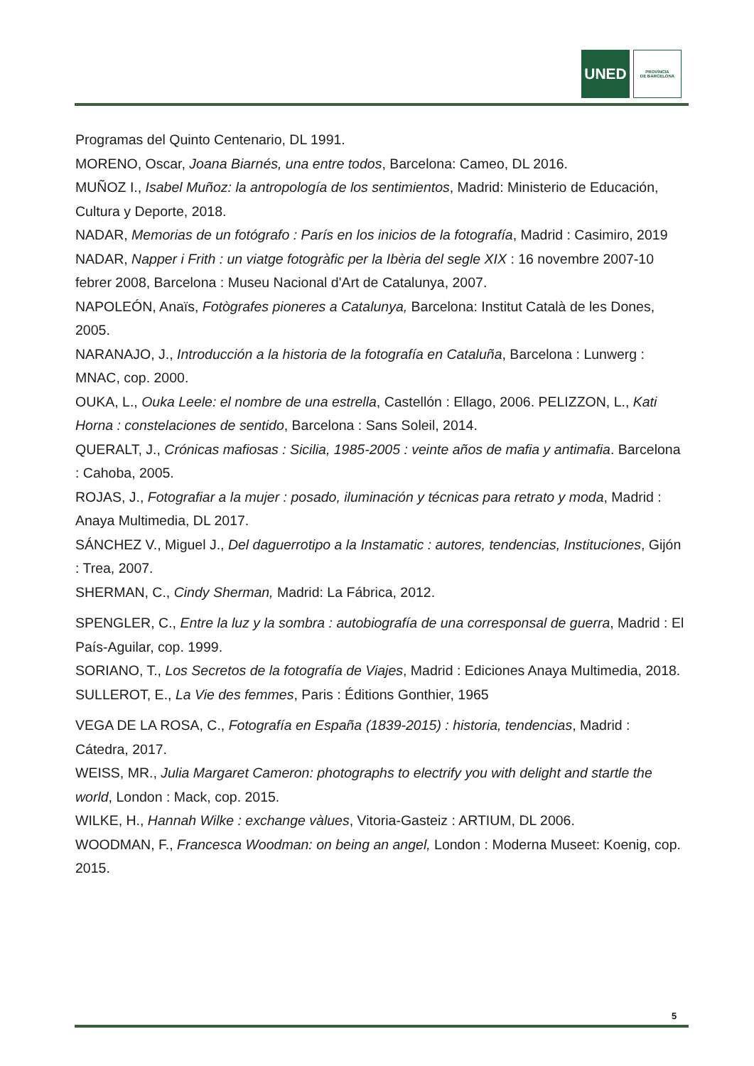UNED
PROVÍNCIA
DE BARCELONA
Programas del Quinto Centenario, DL 1991.
MORENO, Oscar, Joana Biarnés, una entre todos, Barcelona: Cameo, DL 2016.
MUÑOZ I., Isabel Muñoz: la antropología de los sentimientos, Madrid: Ministerio de Educación, Cultura y Deporte, 2018.
NADAR, Memorias de un fotógrafo : París en los inicios de la fotografía, Madrid : Casimiro, 2019
NADAR, Napper i Frith : un viatge fotogràfic per la Ibèria del segle XIX : 16 novembre 2007-10 febrer 2008, Barcelona : Museu Nacional d'Art de Catalunya, 2007.
NAPOLEÓN, Anaïs, Fotògrafes pioneres a Catalunya, Barcelona: Institut Català de les Dones, 2005.
NARANAJO, J., Introducción a la historia de la fotografía en Cataluña, Barcelona : Lunwerg : MNAC, cop. 2000.
OUKA, L., Ouka Leele: el nombre de una estrella, Castellón : Ellago, 2006. PELIZZON, L., Kati Horna : constelaciones de sentido, Barcelona : Sans Soleil, 2014.
QUERALT, J., Crónicas mafiosas : Sicilia, 1985-2005 : veinte años de mafia y antimafia. Barcelona : Cahoba, 2005.
ROJAS, J., Fotografiar a la mujer : posado, iluminación y técnicas para retrato y moda, Madrid : Anaya Multimedia, DL 2017.
SÁNCHEZ V., Miguel J., Del daguerrotipo a la Instamatic : autores, tendencias, Instituciones, Gijón : Trea, 2007.
SHERMAN, C., Cindy Sherman, Madrid: La Fábrica, 2012.
SPENGLER, C., Entre la luz y la sombra : autobiografía de una corresponsal de guerra, Madrid : El País-Aguilar, cop. 1999.
SORIANO, T., Los Secretos de la fotografía de Viajes, Madrid : Ediciones Anaya Multimedia, 2018.
SULLEROT, E., La Vie des femmes, Paris : Éditions Gonthier, 1965
VEGA DE LA ROSA, C., Fotografía en España (1839-2015) : historia, tendencias, Madrid : Cátedra, 2017.
WEISS, MR., Julia Margaret Cameron: photographs to electrify you with delight and startle the world, London : Mack, cop. 2015.
WILKE, H., Hannah Wilke : exchange vàlues, Vitoria-Gasteiz : ARTIUM, DL 2006.
WOODMAN, F., Francesca Woodman: on being an angel, London : Moderna Museet: Koenig, cop. 2015.
5